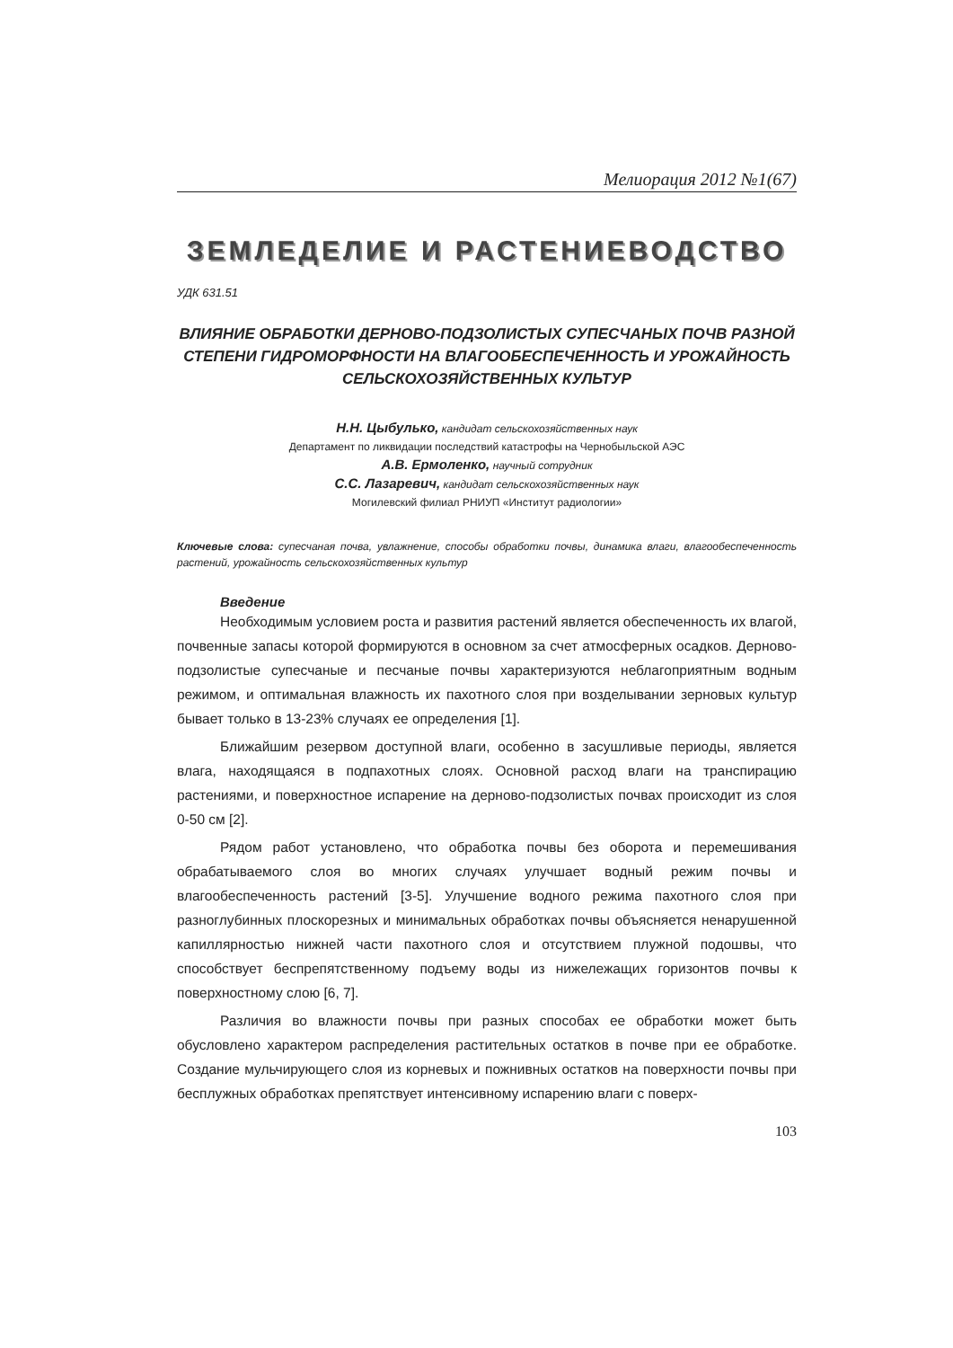Мелиорация 2012 №1(67)
ЗЕМЛЕДЕЛИЕ И РАСТЕНИЕВОДСТВО
УДК 631.51
ВЛИЯНИЕ ОБРАБОТКИ ДЕРНОВО-ПОДЗОЛИСТЫХ СУПЕСЧАНЫХ ПОЧВ РАЗНОЙ СТЕПЕНИ ГИДРОМОРФНОСТИ НА ВЛАГООБЕСПЕЧЕННОСТЬ И УРОЖАЙНОСТЬ СЕЛЬСКОХОЗЯЙСТВЕННЫХ КУЛЬТУР
Н.Н. Цыбулько, кандидат сельскохозяйственных наук
Департамент по ликвидации последствий катастрофы на Чернобыльской АЭС
А.В. Ермоленко, научный сотрудник
С.С. Лазаревич, кандидат сельскохозяйственных наук
Могилевский филиал РНИУП «Институт радиологии»
Ключевые слова: супесчаная почва, увлажнение, способы обработки почвы, динамика влаги, влагообеспеченность растений, урожайность сельскохозяйственных культур
Введение
Необходимым условием роста и развития растений является обеспеченность их влагой, почвенные запасы которой формируются в основном за счет атмосферных осадков. Дерново-подзолистые супесчаные и песчаные почвы характеризуются неблагоприятным водным режимом, и оптимальная влажность их пахотного слоя при возделывании зерновых культур бывает только в 13-23% случаях ее определения [1].
Ближайшим резервом доступной влаги, особенно в засушливые периоды, является влага, находящаяся в подпахотных слоях. Основной расход влаги на транспирацию растениями, и поверхностное испарение на дерново-подзолистых почвах происходит из слоя 0-50 см [2].
Рядом работ установлено, что обработка почвы без оборота и перемешивания обрабатываемого слоя во многих случаях улучшает водный режим почвы и влагообеспеченность растений [3-5]. Улучшение водного режима пахотного слоя при разноглубинных плоскорезных и минимальных обработках почвы объясняется ненарушенной капиллярностью нижней части пахотного слоя и отсутствием плужной подошвы, что способствует беспрепятственному подъему воды из нижележащих горизонтов почвы к поверхностному слою [6, 7].
Различия во влажности почвы при разных способах ее обработки может быть обусловлено характером распределения растительных остатков в почве при ее обработке. Создание мульчирующего слоя из корневых и пожнивных остатков на поверхности почвы при бесплужных обработках препятствует интенсивному испарению влаги с поверх-
103